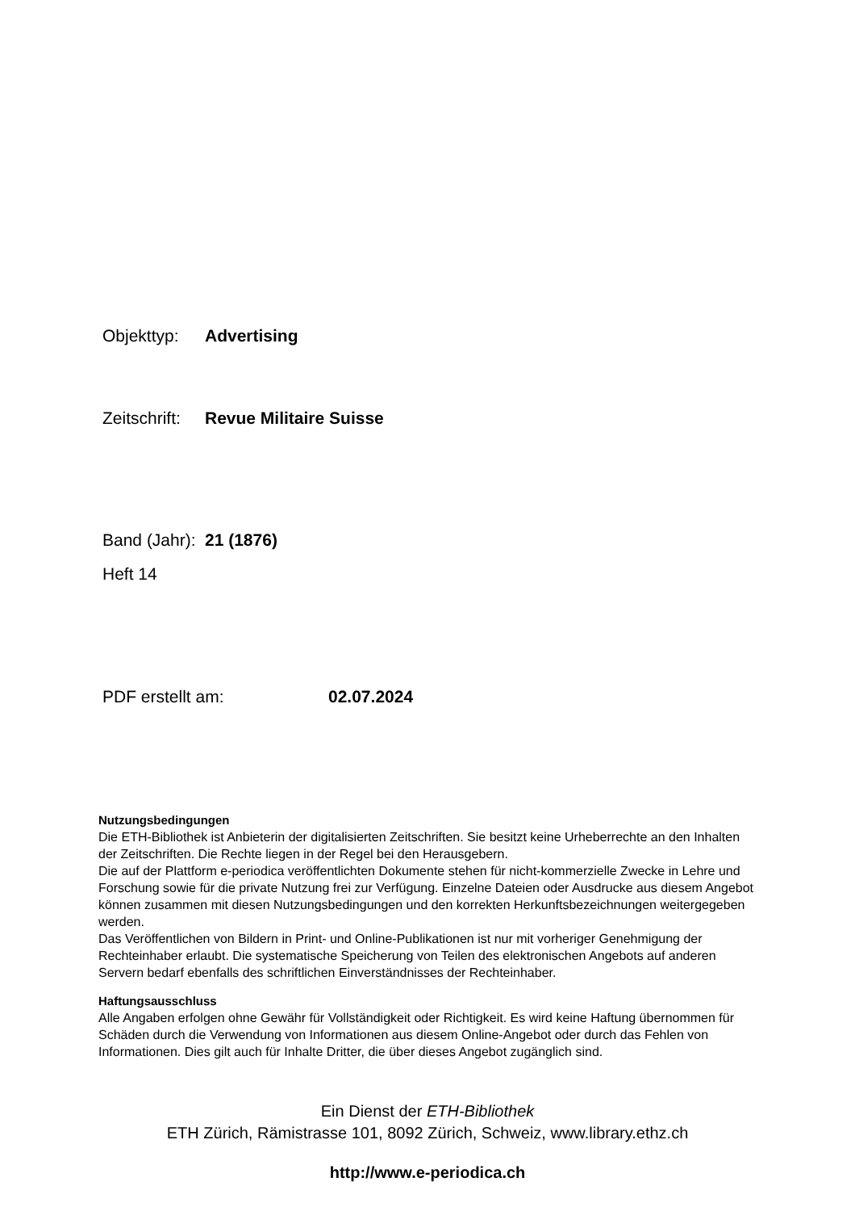Objekttyp: Advertising
Zeitschrift: Revue Militaire Suisse
Band (Jahr): 21 (1876)
Heft 14
PDF erstellt am: 02.07.2024
Nutzungsbedingungen
Die ETH-Bibliothek ist Anbieterin der digitalisierten Zeitschriften. Sie besitzt keine Urheberrechte an den Inhalten der Zeitschriften. Die Rechte liegen in der Regel bei den Herausgebern.
Die auf der Plattform e-periodica veröffentlichten Dokumente stehen für nicht-kommerzielle Zwecke in Lehre und Forschung sowie für die private Nutzung frei zur Verfügung. Einzelne Dateien oder Ausdrucke aus diesem Angebot können zusammen mit diesen Nutzungsbedingungen und den korrekten Herkunftsbezeichnungen weitergegeben werden.
Das Veröffentlichen von Bildern in Print- und Online-Publikationen ist nur mit vorheriger Genehmigung der Rechteinhaber erlaubt. Die systematische Speicherung von Teilen des elektronischen Angebots auf anderen Servern bedarf ebenfalls des schriftlichen Einverständnisses der Rechteinhaber.
Haftungsausschluss
Alle Angaben erfolgen ohne Gewähr für Vollständigkeit oder Richtigkeit. Es wird keine Haftung übernommen für Schäden durch die Verwendung von Informationen aus diesem Online-Angebot oder durch das Fehlen von Informationen. Dies gilt auch für Inhalte Dritter, die über dieses Angebot zugänglich sind.
Ein Dienst der ETH-Bibliothek
ETH Zürich, Rämistrasse 101, 8092 Zürich, Schweiz, www.library.ethz.ch
http://www.e-periodica.ch